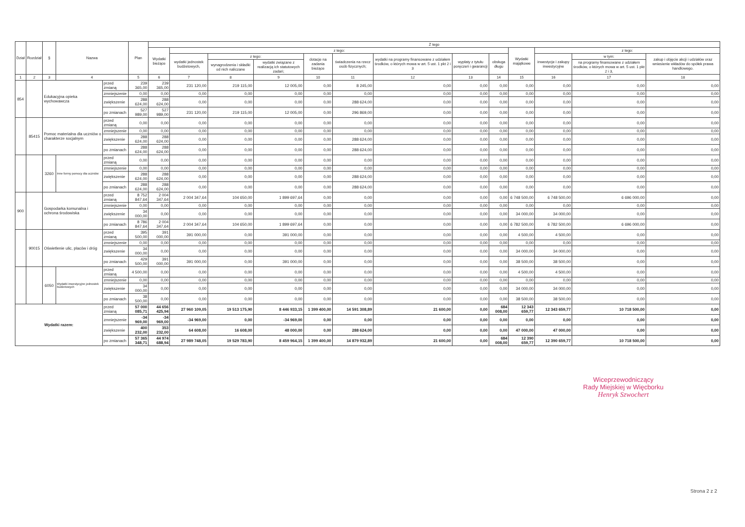| Dział | Rozdział | § | Nazwa | | Plan | Z tego | | | | | | | | | | | | |
| --- | --- | --- | --- | --- | --- | --- | --- | --- | --- | --- | --- | --- | --- | --- | --- | --- | --- | --- |
| | | | | | | Wydatki bieżące | z tego: | | | | | | | | Wydatki majątkowe | z tego: | | |
| | | | | | | | wydatki jednostek budżetowych, | z tego: | | dotacje na zadania bieżące | świadczenia na rzecz osób fizycznych; | wydatki na programy finansowane z udziałem środków, o których mowa w art. 5 ust. 1 pkt 2 i 3 | wypłaty z tytułu poręczeń i gwarancji | obsługa długu | | inwestycje i zakupy inwestycyjne | w tym: | zakup i objęcie akcji i udziałów oraz wniesienie wkładów do spółek prawa handlowego. |
| | | | | | | | | wynagrodzenia i składki od nich naliczane | wydatki związane z realizacją ich statutowych zadań; | | | | | | | | na programy finansowane z udziałem środków, o których mowa w art. 5 ust. 1 pkt 2 i 3, | |
| 1 | 2 | 3 | 4 | | 5 | 6 | 7 | 8 | 9 | 10 | 11 | 12 | 13 | 14 | 15 | 16 | 17 | 18 |
| 854 | | Edukacyjna opieka wychowawcza | | przed zmianą | 239 365,00 | 239 365,00 | 231 120,00 | 219 115,00 | 12 005,00 | 0,00 | 8 245,00 | 0,00 | 0,00 | 0,00 | 0,00 | 0,00 | 0,00 | 0,00 |
| | | | | zmniejszenie | 0,00 | 0,00 | 0,00 | 0,00 | 0,00 | 0,00 | 0,00 | 0,00 | 0,00 | 0,00 | 0,00 | 0,00 | 0,00 | 0,00 |
| | | | | zwiększenie | 288 624,00 | 288 624,00 | 0,00 | 0,00 | 0,00 | 0,00 | 288 624,00 | 0,00 | 0,00 | 0,00 | 0,00 | 0,00 | 0,00 | 0,00 |
| | | | | po zmianach | 527 989,00 | 527 989,00 | 231 120,00 | 219 115,00 | 12 005,00 | 0,00 | 296 869,00 | 0,00 | 0,00 | 0,00 | 0,00 | 0,00 | 0,00 | 0,00 |
| | 85415 | Pomoc materialna dla uczniów o charakterze socjalnym | | przed zmianą | 0,00 | 0,00 | 0,00 | 0,00 | 0,00 | 0,00 | 0,00 | 0,00 | 0,00 | 0,00 | 0,00 | 0,00 | 0,00 | 0,00 |
| | | | | zmniejszenie | 0,00 | 0,00 | 0,00 | 0,00 | 0,00 | 0,00 | 0,00 | 0,00 | 0,00 | 0,00 | 0,00 | 0,00 | 0,00 | 0,00 |
| | | | | zwiększenie | 288 624,00 | 288 624,00 | 0,00 | 0,00 | 0,00 | 0,00 | 288 624,00 | 0,00 | 0,00 | 0,00 | 0,00 | 0,00 | 0,00 | 0,00 |
| | | | | po zmianach | 288 624,00 | 288 624,00 | 0,00 | 0,00 | 0,00 | 0,00 | 288 624,00 | 0,00 | 0,00 | 0,00 | 0,00 | 0,00 | 0,00 | 0,00 |
| | | 3260 | Inne formy pomocy dla uczniów | przed zmianą | 0,00 | 0,00 | 0,00 | 0,00 | 0,00 | 0,00 | 0,00 | 0,00 | 0,00 | 0,00 | 0,00 | 0,00 | 0,00 | 0,00 |
| | | | | zmniejszenie | 0,00 | 0,00 | 0,00 | 0,00 | 0,00 | 0,00 | 0,00 | 0,00 | 0,00 | 0,00 | 0,00 | 0,00 | 0,00 | 0,00 |
| | | | | zwiększenie | 288 624,00 | 288 624,00 | 0,00 | 0,00 | 0,00 | 0,00 | 288 624,00 | 0,00 | 0,00 | 0,00 | 0,00 | 0,00 | 0,00 | 0,00 |
| | | | | po zmianach | 288 624,00 | 288 624,00 | 0,00 | 0,00 | 0,00 | 0,00 | 288 624,00 | 0,00 | 0,00 | 0,00 | 0,00 | 0,00 | 0,00 | 0,00 |
| 900 | | Gospodarka komunalna i ochrona środowiska | | przed zmianą | 8 752 847,64 | 2 004 347,64 | 2 004 347,64 | 104 650,00 | 1 899 697,64 | 0,00 | 0,00 | 0,00 | 0,00 | 0,00 | 6 748 500,00 | 6 748 500,00 | 6 696 000,00 | 0,00 |
| | | | | zmniejszenie | 0,00 | 0,00 | 0,00 | 0,00 | 0,00 | 0,00 | 0,00 | 0,00 | 0,00 | 0,00 | 0,00 | 0,00 | 0,00 | 0,00 |
| | | | | zwiększenie | 34 000,00 | 0,00 | 0,00 | 0,00 | 0,00 | 0,00 | 0,00 | 0,00 | 0,00 | 0,00 | 34 000,00 | 34 000,00 | 0,00 | 0,00 |
| | | | | po zmianach | 8 786 847,64 | 2 004 347,64 | 2 004 347,64 | 104 650,00 | 1 899 697,64 | 0,00 | 0,00 | 0,00 | 0,00 | 0,00 | 6 782 500,00 | 6 782 500,00 | 6 696 000,00 | 0,00 |
| | 90015 | Oświetlenie ulic, placów i dróg | | przed zmianą | 395 500,00 | 391 000,00 | 391 000,00 | 0,00 | 391 000,00 | 0,00 | 0,00 | 0,00 | 0,00 | 0,00 | 4 500,00 | 4 500,00 | 0,00 | 0,00 |
| | | | | zmniejszenie | 0,00 | 0,00 | 0,00 | 0,00 | 0,00 | 0,00 | 0,00 | 0,00 | 0,00 | 0,00 | 0,00 | 0,00 | 0,00 | 0,00 |
| | | | | zwiększenie | 34 000,00 | 0,00 | 0,00 | 0,00 | 0,00 | 0,00 | 0,00 | 0,00 | 0,00 | 0,00 | 34 000,00 | 34 000,00 | 0,00 | 0,00 |
| | | | | po zmianach | 429 500,00 | 391 000,00 | 391 000,00 | 0,00 | 391 000,00 | 0,00 | 0,00 | 0,00 | 0,00 | 0,00 | 38 500,00 | 38 500,00 | 0,00 | 0,00 |
| | | 6050 | Wydatki inwestycyjne jednostek budżetowych | przed zmianą | 4 500,00 | 0,00 | 0,00 | 0,00 | 0,00 | 0,00 | 0,00 | 0,00 | 0,00 | 0,00 | 4 500,00 | 4 500,00 | 0,00 | 0,00 |
| | | | | zmniejszenie | 0,00 | 0,00 | 0,00 | 0,00 | 0,00 | 0,00 | 0,00 | 0,00 | 0,00 | 0,00 | 0,00 | 0,00 | 0,00 | 0,00 |
| | | | | zwiększenie | 34 000,00 | 0,00 | 0,00 | 0,00 | 0,00 | 0,00 | 0,00 | 0,00 | 0,00 | 0,00 | 34 000,00 | 34 000,00 | 0,00 | 0,00 |
| | | | | po zmianach | 38 500,00 | 0,00 | 0,00 | 0,00 | 0,00 | 0,00 | 0,00 | 0,00 | 0,00 | 0,00 | 38 500,00 | 38 500,00 | 0,00 | 0,00 |
| Wydatki razem: | | | | przed zmianą | 57 000 085,71 | 44 656 425,94 | 27 960 109,05 | 19 513 175,90 | 8 446 933,15 | 1 399 400,00 | 14 591 308,89 | 21 600,00 | 0,00 | 684 008,00 | 12 343 659,77 | 12 343 659,77 | 10 718 500,00 | 0,00 |
| | | | | zmniejszenie | -34 969,00 | -34 969,00 | -34 969,00 | 0,00 | -34 969,00 | 0,00 | 0,00 | 0,00 | 0,00 | 0,00 | 0,00 | 0,00 | 0,00 | 0,00 |
| | | | | zwiększenie | 400 232,00 | 353 232,00 | 64 608,00 | 16 608,00 | 48 000,00 | 0,00 | 288 624,00 | 0,00 | 0,00 | 0,00 | 47 000,00 | 47 000,00 | 0,00 | 0,00 |
| | | | | po zmianach | 57 365 348,71 | 44 974 688,94 | 27 989 748,05 | 19 529 783,90 | 8 459 964,15 | 1 399 400,00 | 14 879 932,89 | 21 600,00 | 0,00 | 684 008,00 | 12 390 659,77 | 12 390 659,77 | 10 718 500,00 | 0,00 |
Wiceprzewodniczący
Rady Miejskiej w Więcborku
Henryk Szwochert
Strona 2 z 2